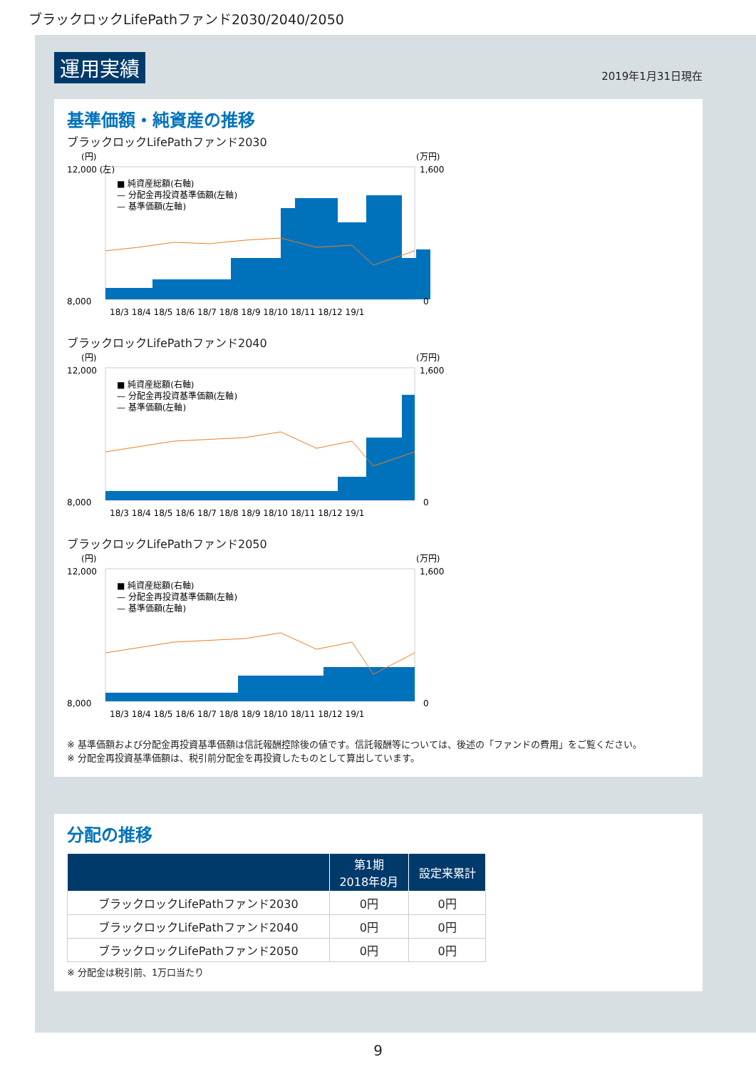ブラックロックLifePathファンド2030/2040/2050
運用実績 2019年1月31日現在
基準価額・純資産の推移
ブラックロックLifePathファンド2030
(円)
(万円)
12,000 (左)
8,000
1,600
0
18/3 18/4 18/5 18/6 18/7 18/8 18/9 18/10 18/11 18/12 19/1
■ 純資産総額(右軸)
— 分配金再投資基準価額(左軸)
— 基準価額(左軸)
ブラックロックLifePathファンド2040
(円)
(万円)
12,000
8,000
1,600
0
18/3 18/4 18/5 18/6 18/7 18/8 18/9 18/10 18/11 18/12 19/1
■ 純資産総額(右軸)
— 分配金再投資基準価額(左軸)
— 基準価額(左軸)
ブラックロックLifePathファンド2050
(円)
(万円)
12,000
8,000
1,600
0
18/3 18/4 18/5 18/6 18/7 18/8 18/9 18/10 18/11 18/12 19/1
■ 純資産総額(右軸)
— 分配金再投資基準価額(左軸)
— 基準価額(左軸)
※ 基準価額および分配金再投資基準価額は信託報酬控除後の値です。信託報酬等については、後述の「ファンドの費用」をご覧ください。
※ 分配金再投資基準価額は、税引前分配金を再投資したものとして算出しています。
分配の推移
| | 第1期 2018年8月 | 設定来累計 |
| --- | --- | --- |
| ブラックロックLifePathファンド2030 | 0円 | 0円 |
| ブラックロックLifePathファンド2040 | 0円 | 0円 |
| ブラックロックLifePathファンド2050 | 0円 | 0円 |
※ 分配金は税引前、1万口当たり
9